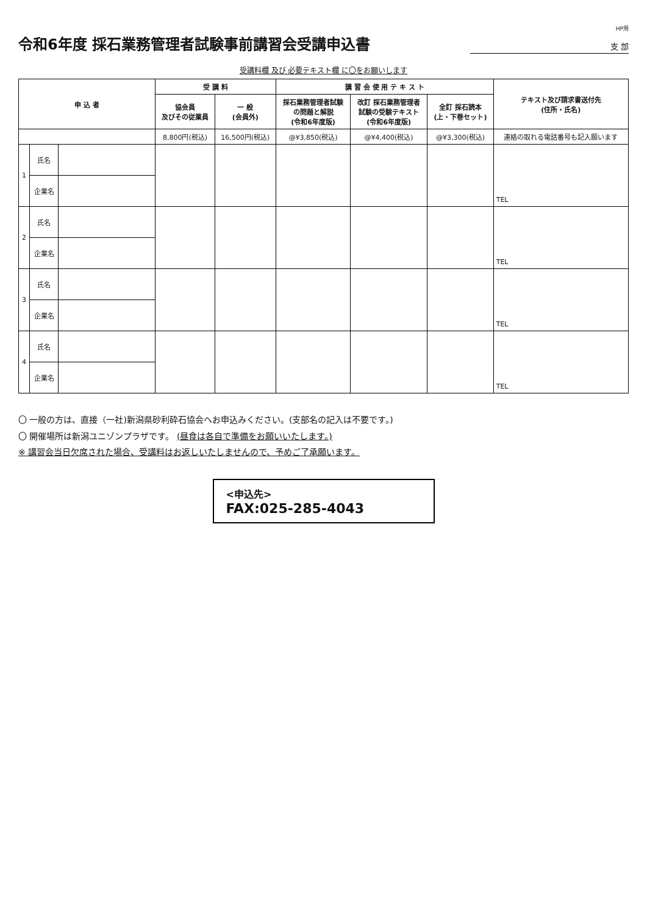HP用
令和6年度 採石業務管理者試験事前講習会受講申込書
支 部
受講料欄 及び 必要テキスト欄 に〇をお願いします
| 申 込 者 | | | 受 講 料 | | 講 習 会 使 用 テ キ ス ト | | | テキスト及び請求書送付先 (住所・氏名) |
| --- | --- | --- | --- | --- | --- | --- | --- | --- |
| | | | 協会員 及びその従業員 | 一 般 (会員外) | 採石業務管理者試験 の問題と解説 (令和6年度版) | 改訂 採石業務管理者 試験の受験テキスト (令和6年度版) | 全訂 採石読本 (上・下巻セット) | |
| | | | 8,800円(税込) | 16,500円(税込) | @¥3,850(税込) | @¥4,400(税込) | @¥3,300(税込) | 連絡の取れる電話番号も記入願います |
| 1 | 氏名 | | | | | | | TEL |
| | 企業名 | | | | | | | |
| 2 | 氏名 | | | | | | | TEL |
| | 企業名 | | | | | | | |
| 3 | 氏名 | | | | | | | TEL |
| | 企業名 | | | | | | | |
| 4 | 氏名 | | | | | | | TEL |
| | 企業名 | | | | | | | |
〇 一般の方は、直接（一社)新潟県砂利砕石協会へお申込みください。(支部名の記入は不要です。)
〇 開催場所は新潟ユニゾンプラザです。 (昼食は各自で準備をお願いいたします。)
※ 講習会当日欠席された場合、受講料はお返しいたしませんので、予めご了承願います。
<申込先>
FAX:025-285-4043